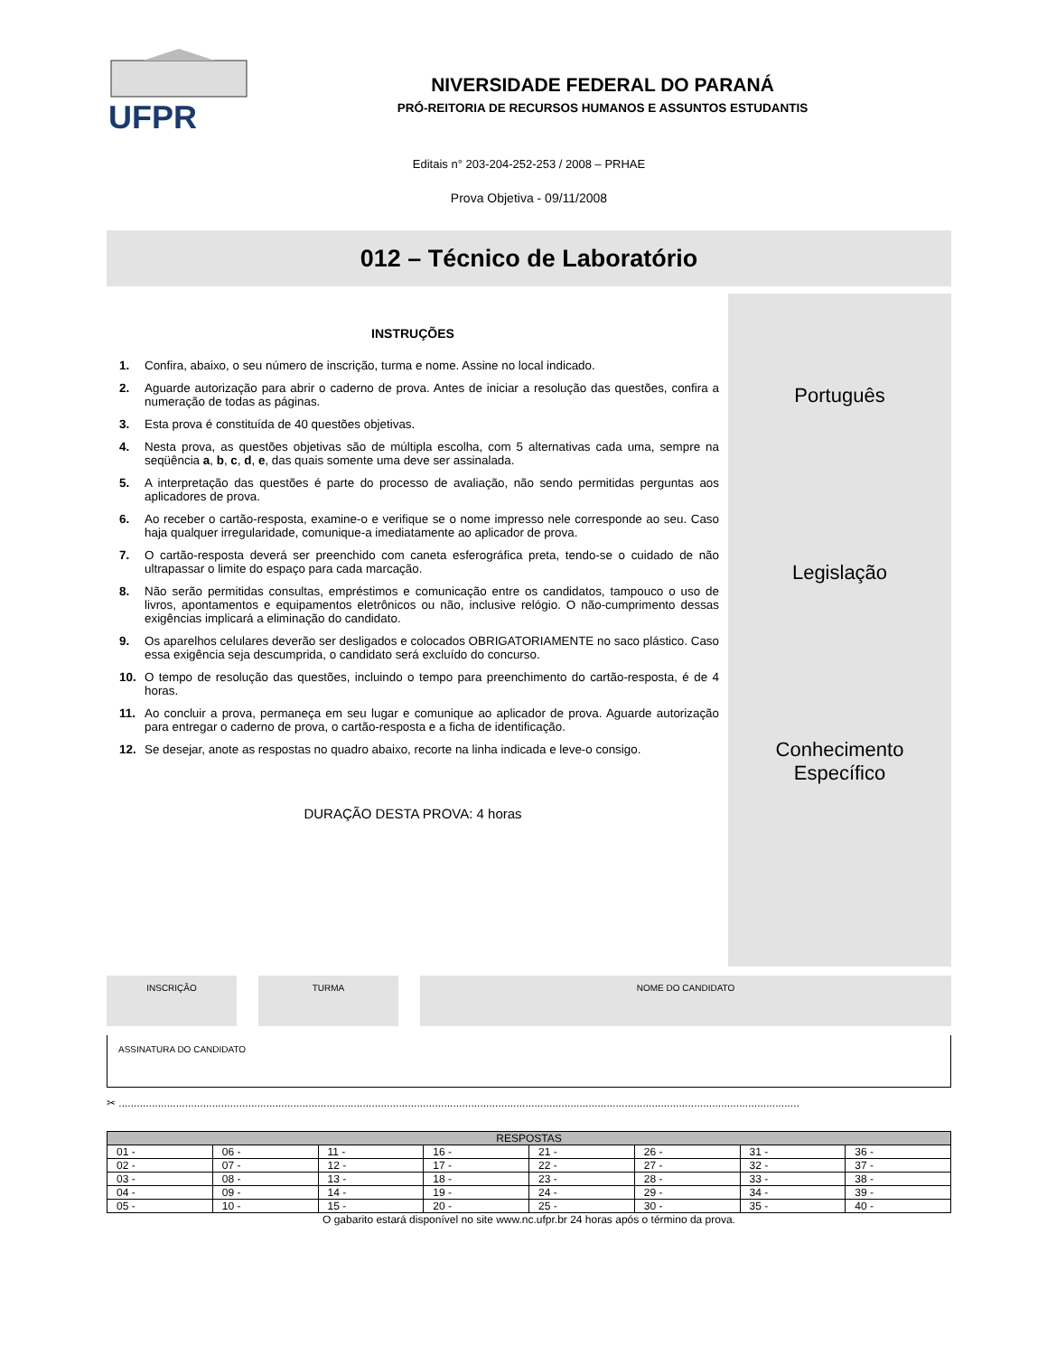UFPR
NIVERSIDADE FEDERAL DO PARANÁ
PRÓ-REITORIA DE RECURSOS HUMANOS E ASSUNTOS ESTUDANTIS
Editais n° 203-204-252-253 / 2008 – PRHAE
Prova Objetiva - 09/11/2008
012 – Técnico de Laboratório
INSTRUÇÕES
1. Confira, abaixo, o seu número de inscrição, turma e nome. Assine no local indicado.
2. Aguarde autorização para abrir o caderno de prova. Antes de iniciar a resolução das questões, confira a numeração de todas as páginas.
3. Esta prova é constituída de 40 questões objetivas.
4. Nesta prova, as questões objetivas são de múltipla escolha, com 5 alternativas cada uma, sempre na seqüência a, b, c, d, e, das quais somente uma deve ser assinalada.
5. A interpretação das questões é parte do processo de avaliação, não sendo permitidas perguntas aos aplicadores de prova.
6. Ao receber o cartão-resposta, examine-o e verifique se o nome impresso nele corresponde ao seu. Caso haja qualquer irregularidade, comunique-a imediatamente ao aplicador de prova.
7. O cartão-resposta deverá ser preenchido com caneta esferográfica preta, tendo-se o cuidado de não ultrapassar o limite do espaço para cada marcação.
8. Não serão permitidas consultas, empréstimos e comunicação entre os candidatos, tampouco o uso de livros, apontamentos e equipamentos eletrônicos ou não, inclusive relógio. O não-cumprimento dessas exigências implicará a eliminação do candidato.
9. Os aparelhos celulares deverão ser desligados e colocados OBRIGATORIAMENTE no saco plástico. Caso essa exigência seja descumprida, o candidato será excluído do concurso.
10. O tempo de resolução das questões, incluindo o tempo para preenchimento do cartão-resposta, é de 4 horas.
11. Ao concluir a prova, permaneça em seu lugar e comunique ao aplicador de prova. Aguarde autorização para entregar o caderno de prova, o cartão-resposta e a ficha de identificação.
12. Se desejar, anote as respostas no quadro abaixo, recorte na linha indicada e leve-o consigo.
DURAÇÃO DESTA PROVA: 4 horas
Português
Legislação
Conhecimento
Específico
INSCRIÇÃO TURMA NOME DO CANDIDATO
ASSINATURA DO CANDIDATO
✂ ..................................................................................................................................................................................................................................
| RESPOSTAS | | | | | | | |
| --- | --- | --- | --- | --- | --- | --- | --- |
| 01 - | 06 - | 11 - | 16 - | 21 - | 26 - | 31 - | 36 - |
| 02 - | 07 - | 12 - | 17 - | 22 - | 27 - | 32 - | 37 - |
| 03 - | 08 - | 13 - | 18 - | 23 - | 28 - | 33 - | 38 - |
| 04 - | 09 - | 14 - | 19 - | 24 - | 29 - | 34 - | 39 - |
| 05 - | 10 - | 15 - | 20 - | 25 - | 30 - | 35 - | 40 - |
O gabarito estará disponível no site www.nc.ufpr.br 24 horas após o término da prova.